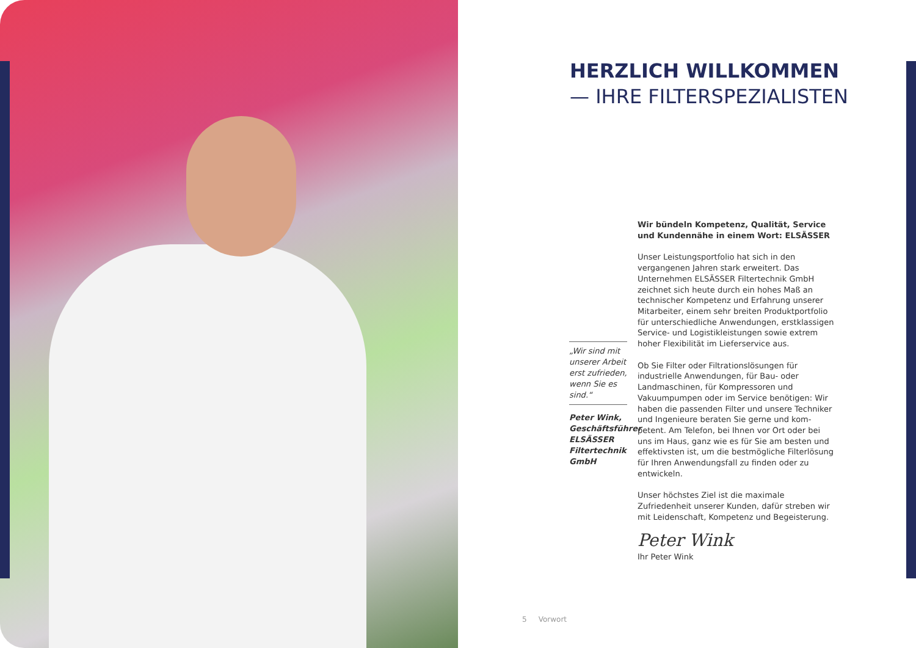HERZLICH WILLKOMMEN
— IHRE FILTERSPEZIALISTEN
„Wir sind mit unserer Arbeit erst zufrieden, wenn Sie es sind.“
Peter Wink, Geschäftsführer ELSÄSSER Filtertechnik GmbH
Wir bündeln Kompetenz, Qualität, Service und Kundennähe in einem Wort: ELSÄSSER
Unser Leistungsportfolio hat sich in den vergangenen Jahren stark erweitert. Das Unternehmen ELSÄSSER Filtertechnik GmbH zeichnet sich heute durch ein hohes Maß an technischer Kompetenz und Erfahrung unserer Mitarbeiter, einem sehr breiten Produktport­folio für unterschiedliche Anwendungen, erstklassigen Service- und Logistikleistungen sowie extrem hoher Flexibilität im Lieferservice aus.
Ob Sie Filter oder Filtrationslösungen für industrielle Anwendungen, für Bau- oder Landmaschinen, für Kompressoren und Vakuumpumpen oder im Service benötigen: Wir haben die passenden Filter und unsere Techniker und Ingenieure beraten Sie gerne und kom­petent. Am Telefon, bei Ihnen vor Ort oder bei uns im Haus, ganz wie es für Sie am besten und effektivsten ist, um die bestmögliche Filterlösung für Ihren Anwen­dungsfall zu finden oder zu entwickeln.
Unser höchstes Ziel ist die maximale Zufriedenheit unserer Kunden, dafür streben wir mit Leidenschaft, Kompetenz und Begeisterung.
Peter Wink
Ihr Peter Wink
5 Vorwort